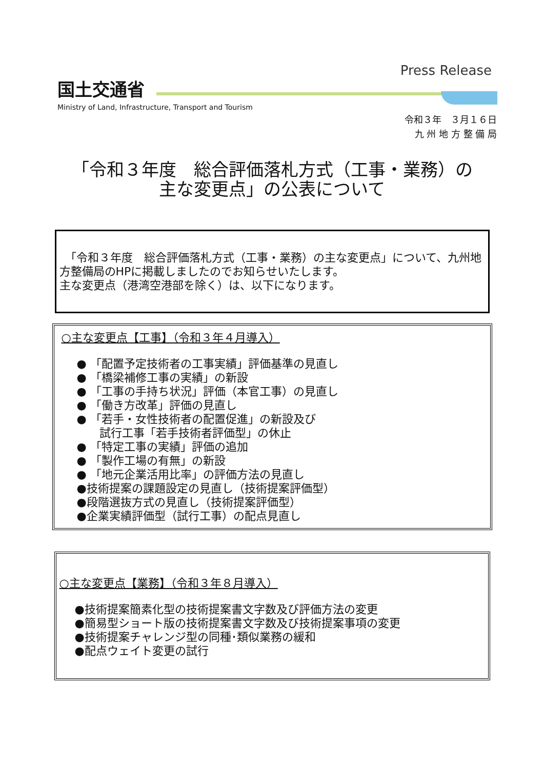国土交通省
Ministry of Land, Infrastructure, Transport and Tourism
Press Release
令和３年　３月１６日
九 州 地 方 整 備 局
「令和３年度　総合評価落札方式（工事・業務）の
主な変更点」の公表について
　「令和３年度　総合評価落札方式（工事・業務）の主な変更点」について、九州地方整備局のHPに掲載しましたのでお知らせいたします。
主な変更点（港湾空港部を除く）は、以下になります。
○主な変更点【工事】（令和３年４月導入）
● 「配置予定技術者の工事実績」評価基準の見直し
● 「橋梁補修工事の実績」の新設
● 「工事の手持ち状況」評価（本官工事）の見直し
● 「働き方改革」評価の見直し
● 「若手・女性技術者の配置促進」の新設及び
　　試行工事「若手技術者評価型」の休止
● 「特定工事の実績」評価の追加
● 「製作工場の有無」の新設
● 「地元企業活用比率」の評価方法の見直し
●技術提案の課題設定の見直し（技術提案評価型）
●段階選抜方式の見直し（技術提案評価型）
●企業実績評価型（試行工事）の配点見直し
○主な変更点【業務】（令和３年８月導入）
●技術提案簡素化型の技術提案書文字数及び評価方法の変更
●簡易型ショート版の技術提案書文字数及び技術提案事項の変更
●技術提案チャレンジ型の同種･類似業務の緩和
●配点ウェイト変更の試行